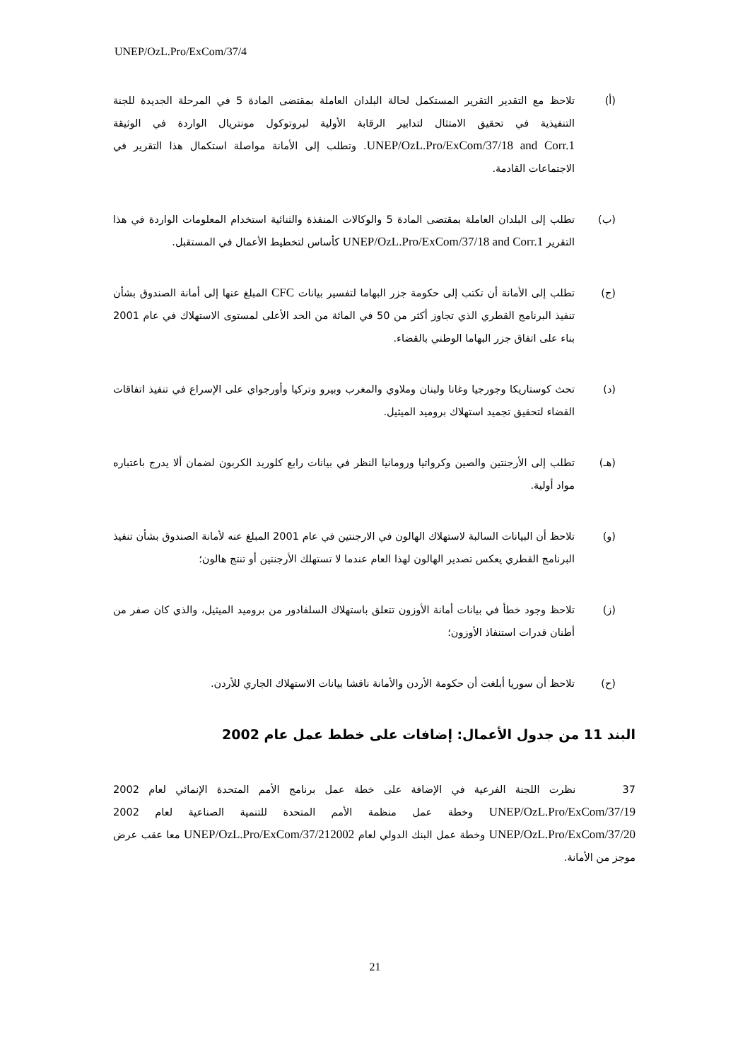UNEP/OzL.Pro/ExCom/37/4
(أ) تلاحظ مع التقدير التقرير المستكمل لحالة البلدان العاملة بمقتضى المادة 5 في المرحلة الجديدة للجنة التنفيذية في تحقيق الامتثال لتدابير الرقابة الأولية لبروتوكول مونتريال الواردة في الوثيقة UNEP/OzL.Pro/ExCom/37/18 and Corr.1. وتطلب إلى الأمانة مواصلة استكمال هذا التقرير في الاجتماعات القادمة.
(ب) تطلب إلى البلدان العاملة بمقتضى المادة 5 والوكالات المنفذة والثنائية استخدام المعلومات الواردة في هذا التقرير UNEP/OzL.Pro/ExCom/37/18 and Corr.1 كأساس لتخطيط الأعمال في المستقبل.
(ج) تطلب إلى الأمانة أن تكتب إلى حكومة جزر البهاما لتفسير بيانات CFC المبلغ عنها إلى أمانة الصندوق بشأن تنفيذ البرنامج القطري الذي تجاوز أكثر من 50 في المائة من الحد الأعلى لمستوى الاستهلاك في عام 2001 بناء على اتفاق جزر البهاما الوطني بالقضاء.
(د) تحث كوستاريكا وجورجيا وغانا ولبنان وملاوي والمغرب وبيرو وتركيا وأورجواي على الإسراع في تنفيذ اتفاقات القضاء لتحقيق تجميد استهلاك بروميد الميثيل.
(هـ) تطلب إلى الأرجنتين والصين وكرواتيا ورومانيا النظر في بيانات رابع كلوريد الكربون لضمان ألا يدرج باعتباره مواد أولية.
(و) تلاحظ أن البيانات السالبة لاستهلاك الهالون في الارجنتين في عام 2001 المبلغ عنه لأمانة الصندوق بشأن تنفيذ البرنامج القطري يعكس تصدير الهالون لهذا العام عندما لا تستهلك الأرجنتين أو تنتج هالون؛
(ز) تلاحظ وجود خطأ في بيانات أمانة الأوزون تتعلق باستهلاك السلفادور من بروميد الميثيل، والذي كان صفر من أطنان قدرات استنفاذ الأوزون؛
(ح) تلاحظ أن سوريا أبلغت أن حكومة الأردن والأمانة ناقشا بيانات الاستهلاك الجاري للأردن.
البند 11 من جدول الأعمال: إضافات على خطط عمل عام 2002
37 نظرت اللجنة الفرعية في الإضافة على خطة عمل برنامج الأمم المتحدة الإنمائي لعام 2002 UNEP/OzL.Pro/ExCom/37/19 وخطة عمل منظمة الأمم المتحدة للتنمية الصناعية لعام 2002 UNEP/OzL.Pro/ExCom/37/20 وخطة عمل البنك الدولي لعام UNEP/OzL.Pro/ExCom/37/212002 معا عقب عرض موجز من الأمانة.
21